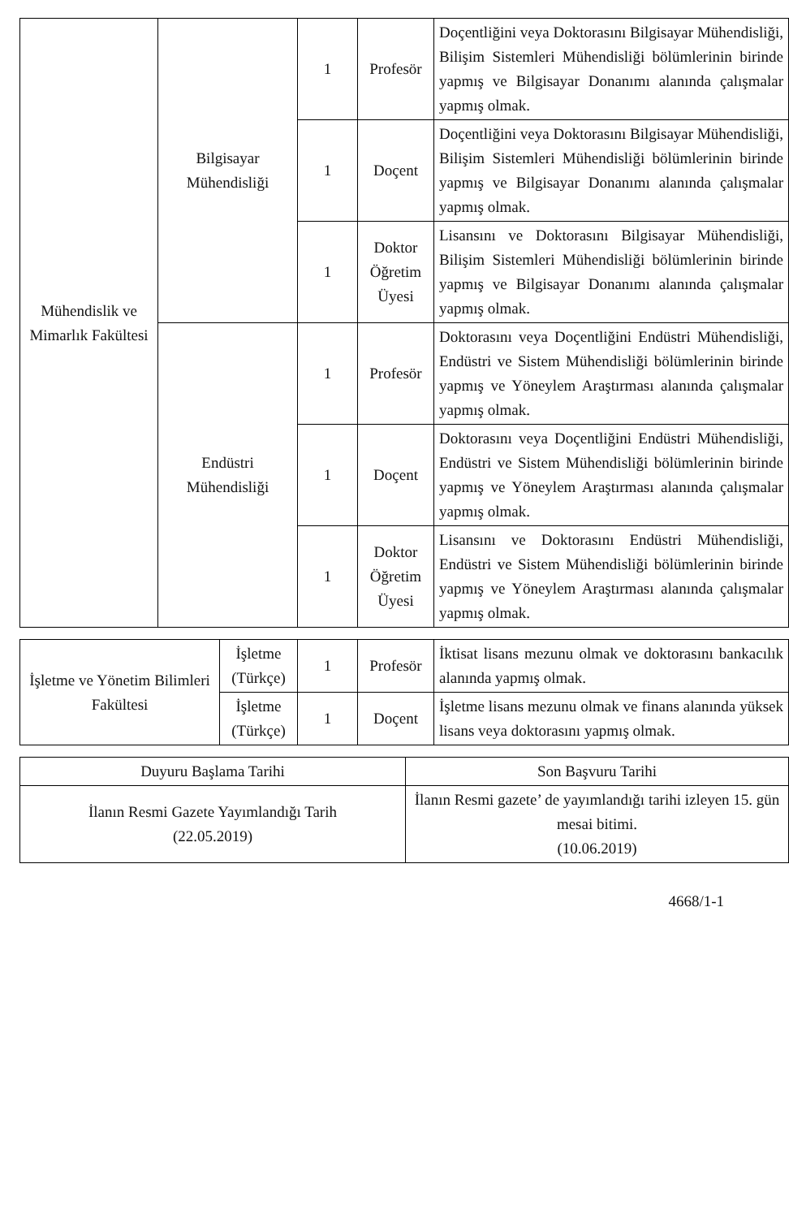| Mühendislik ve Mimarlık Fakültesi | Bilgisayar Mühendisliği | 1 | Profesör | Doçentliğini veya Doktorasını Bilgisayar Mühendisliği, Bilişim Sistemleri Mühendisliği bölümlerinin birinde yapmış ve Bilgisayar Donanımı alanında çalışmalar yapmış olmak. |
| | | 1 | Doçent | Doçentliğini veya Doktorasını Bilgisayar Mühendisliği, Bilişim Sistemleri Mühendisliği bölümlerinin birinde yapmış ve Bilgisayar Donanımı alanında çalışmalar yapmış olmak. |
| | | 1 | Doktor Öğretim Üyesi | Lisansını ve Doktorasını Bilgisayar Mühendisliği, Bilişim Sistemleri Mühendisliği bölümlerinin birinde yapmış ve Bilgisayar Donanımı alanında çalışmalar yapmış olmak. |
| | Endüstri Mühendisliği | 1 | Profesör | Doktorasını veya Doçentliğini Endüstri Mühendisliği, Endüstri ve Sistem Mühendisliği bölümlerinin birinde yapmış ve Yöneylem Araştırması alanında çalışmalar yapmış olmak. |
| | | 1 | Doçent | Doktorasını veya Doçentliğini Endüstri Mühendisliği, Endüstri ve Sistem Mühendisliği bölümlerinin birinde yapmış ve Yöneylem Araştırması alanında çalışmalar yapmış olmak. |
| | | 1 | Doktor Öğretim Üyesi | Lisansını ve Doktorasını Endüstri Mühendisliği, Endüstri ve Sistem Mühendisliği bölümlerinin birinde yapmış ve Yöneylem Araştırması alanında çalışmalar yapmış olmak. |
| İşletme ve Yönetim Bilimleri Fakültesi | İşletme (Türkçe) | 1 | Profesör | İktisat lisans mezunu olmak ve doktorasını bankacılık alanında yapmış olmak. |
| | İşletme (Türkçe) | 1 | Doçent | İşletme lisans mezunu olmak ve finans alanında yüksek lisans veya doktorasını yapmış olmak. |
| Duyuru Başlama Tarihi | Son Başvuru Tarihi |
| İlanın Resmi Gazete Yayımlandığı Tarih (22.05.2019) | İlanın Resmi gazete’ de yayımlandığı tarihi izleyen 15. gün mesai bitimi. (10.06.2019) |
4668/1-1